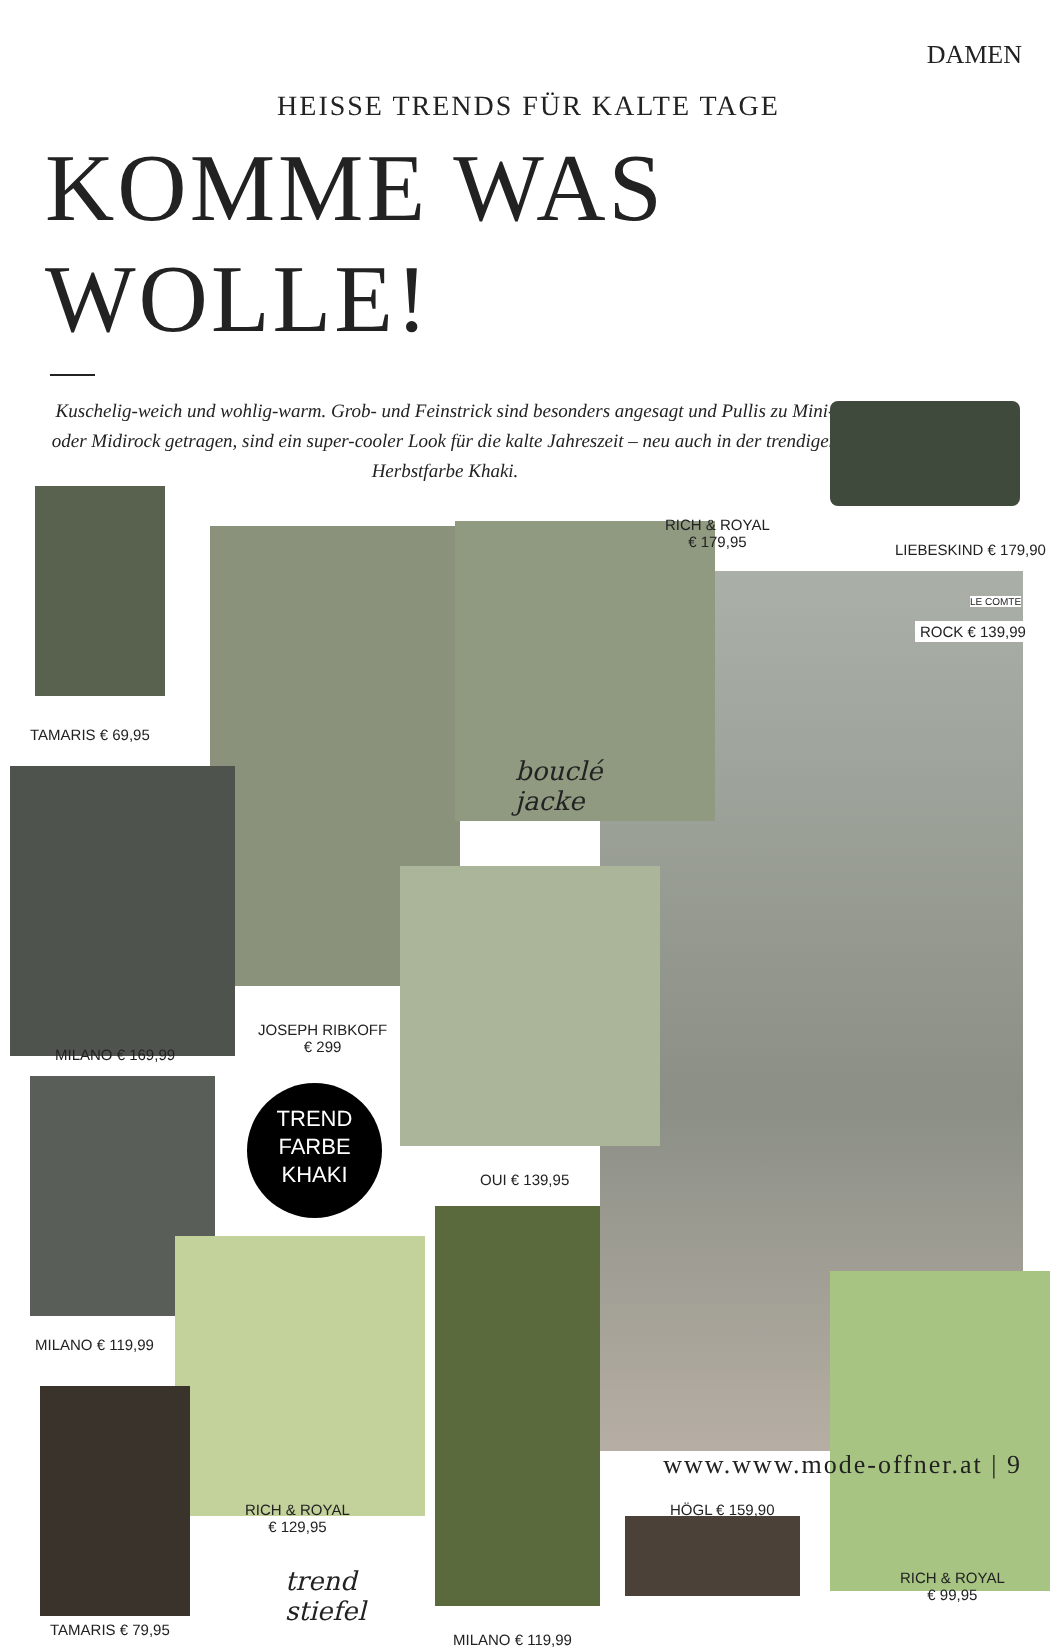DAMEN
HEISSE TRENDS FÜR KALTE TAGE
KOMME WAS WOLLE!
Kuschelig-weich und wohlig-warm. Grob- und Feinstrick sind besonders angesagt und Pullis zu Mini- oder Midirock getragen, sind ein super-cooler Look für die kalte Jahreszeit – neu auch in der trendigen Herbstfarbe Khaki.
TAMARIS € 69,95
RICH & ROYAL
€ 179,95
LIEBESKIND € 179,90
LE COMTE
ROCK € 139,99
bouclé
jacke
MILANO € 169,99
JOSEPH RIBKOFF
€ 299
TREND
FARBE
KHAKI
OUI € 139,95
MILANO € 119,99
RICH & ROYAL
€ 129,95
HÖGL € 159,90
RICH & ROYAL
€ 99,95
trend
stiefel
TAMARIS € 79,95
MILANO € 119,99
www.www.mode-offner.at | 9